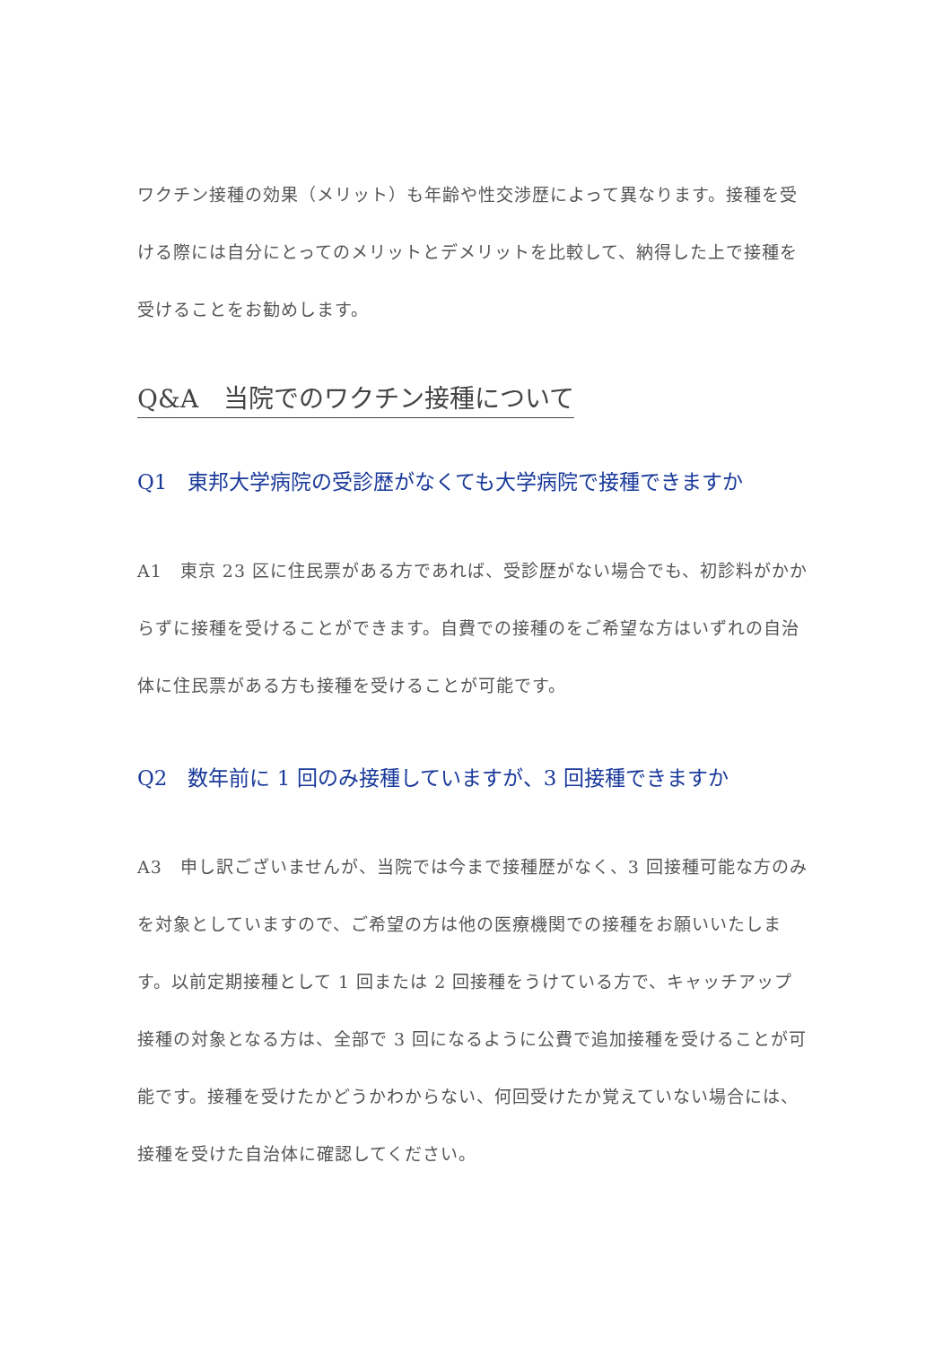ワクチン接種の効果（メリット）も年齢や性交渉歴によって異なります。接種を受ける際には自分にとってのメリットとデメリットを比較して、納得した上で接種を受けることをお勧めします。
Q&A　当院でのワクチン接種について
Q1　東邦大学病院の受診歴がなくても大学病院で接種できますか
A1　東京 23 区に住民票がある方であれば、受診歴がない場合でも、初診料がかからずに接種を受けることができます。自費での接種のをご希望な方はいずれの自治体に住民票がある方も接種を受けることが可能です。
Q2　数年前に 1 回のみ接種していますが、3 回接種できますか
A3　申し訳ございませんが、当院では今まで接種歴がなく、3 回接種可能な方のみを対象としていますので、ご希望の方は他の医療機関での接種をお願いいたします。以前定期接種として 1 回または 2 回接種をうけている方で、キャッチアップ接種の対象となる方は、全部で 3 回になるように公費で追加接種を受けることが可能です。接種を受けたかどうかわからない、何回受けたか覚えていない場合には、接種を受けた自治体に確認してください。